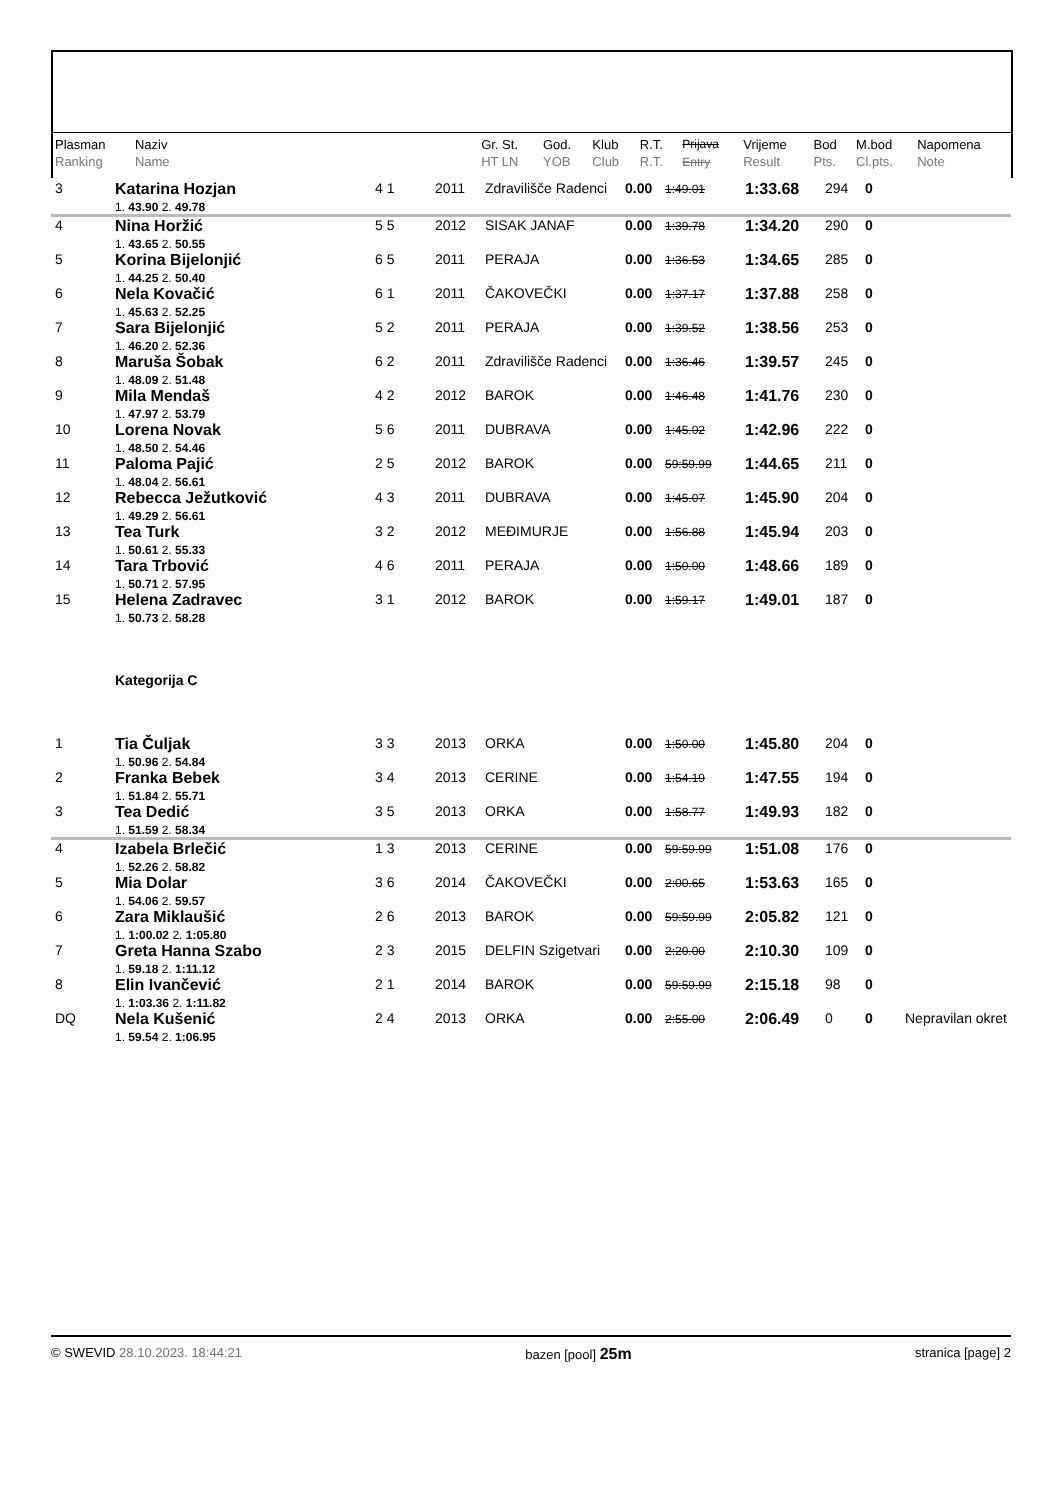| Plasman Ranking | Naziv Name | | Gr. St. HT LN | God. YOB | Klub Club | R.T. R.T. | Prijava Entry | Vrijeme Result | Bod Pts. | M.bod Cl.pts. | Napomena Note |
| --- | --- | --- | --- | --- | --- | --- | --- | --- | --- | --- | --- |
| 3 | Katarina Hozjan 1. 43.90 2. 49.78 | 4 1 | 2011 | Zdravilišče Radenci | 0.00 | 1:49.01 | 1:33.68 | 294 | 0 | |
| 4 | Nina Horžić 1. 43.65 2. 50.55 | 5 5 | 2012 | SISAK JANAF | 0.00 | 1:39.78 | 1:34.20 | 290 | 0 | |
| 5 | Korina Bijelonjić 1. 44.25 2. 50.40 | 6 5 | 2011 | PERAJA | 0.00 | 1:36.53 | 1:34.65 | 285 | 0 | |
| 6 | Nela Kovačić 1. 45.63 2. 52.25 | 6 1 | 2011 | ČAKOVEČKI | 0.00 | 1:37.17 | 1:37.88 | 258 | 0 | |
| 7 | Sara Bijelonjić 1. 46.20 2. 52.36 | 5 2 | 2011 | PERAJA | 0.00 | 1:39.52 | 1:38.56 | 253 | 0 | |
| 8 | Maruša Šobak 1. 48.09 2. 51.48 | 6 2 | 2011 | Zdravilišče Radenci | 0.00 | 1:36.46 | 1:39.57 | 245 | 0 | |
| 9 | Mila Mendaš 1. 47.97 2. 53.79 | 4 2 | 2012 | BAROK | 0.00 | 1:46.48 | 1:41.76 | 230 | 0 | |
| 10 | Lorena Novak 1. 48.50 2. 54.46 | 5 6 | 2011 | DUBRAVA | 0.00 | 1:45.02 | 1:42.96 | 222 | 0 | |
| 11 | Paloma Pajić 1. 48.04 2. 56.61 | 2 5 | 2012 | BAROK | 0.00 | 59:59.99 | 1:44.65 | 211 | 0 | |
| 12 | Rebecca Ježutković 1. 49.29 2. 56.61 | 4 3 | 2011 | DUBRAVA | 0.00 | 1:45.07 | 1:45.90 | 204 | 0 | |
| 13 | Tea Turk 1. 50.61 2. 55.33 | 3 2 | 2012 | MEĐIMURJE | 0.00 | 1:56.88 | 1:45.94 | 203 | 0 | |
| 14 | Tara Trbović 1. 50.71 2. 57.95 | 4 6 | 2011 | PERAJA | 0.00 | 1:50.00 | 1:48.66 | 189 | 0 | |
| 15 | Helena Zadravec 1. 50.73 2. 58.28 | 3 1 | 2012 | BAROK | 0.00 | 1:59.17 | 1:49.01 | 187 | 0 | |
| Kategorija C | | | | | | | | | | |
| 1 | Tia Čuljak 1. 50.96 2. 54.84 | 3 3 | 2013 | ORKA | 0.00 | 1:50.00 | 1:45.80 | 204 | 0 | |
| 2 | Franka Bebek 1. 51.84 2. 55.71 | 3 4 | 2013 | CERINE | 0.00 | 1:54.19 | 1:47.55 | 194 | 0 | |
| 3 | Tea Dedić 1. 51.59 2. 58.34 | 3 5 | 2013 | ORKA | 0.00 | 1:58.77 | 1:49.93 | 182 | 0 | |
| 4 | Izabela Brlečić 1. 52.26 2. 58.82 | 1 3 | 2013 | CERINE | 0.00 | 59:59.99 | 1:51.08 | 176 | 0 | |
| 5 | Mia Dolar 1. 54.06 2. 59.57 | 3 6 | 2014 | ČAKOVEČKI | 0.00 | 2:00.65 | 1:53.63 | 165 | 0 | |
| 6 | Zara Miklaušić 1. 1:00.02 2. 1:05.80 | 2 6 | 2013 | BAROK | 0.00 | 59:59.99 | 2:05.82 | 121 | 0 | |
| 7 | Greta Hanna Szabo 1. 59.18 2. 1:11.12 | 2 3 | 2015 | DELFIN Szigetvari | 0.00 | 2:20.00 | 2:10.30 | 109 | 0 | |
| 8 | Elin Ivančević 1. 1:03.36 2. 1:11.82 | 2 1 | 2014 | BAROK | 0.00 | 59:59.99 | 2:15.18 | 98 | 0 | |
| DQ | Nela Kušenić 1. 59.54 2. 1:06.95 | 2 4 | 2013 | ORKA | 0.00 | 2:55.00 | 2:06.49 | 0 | 0 | Nepravilan okret |
© SWEVID 28.10.2023. 18:44:21 bazen [pool] 25m stranica [page] 2